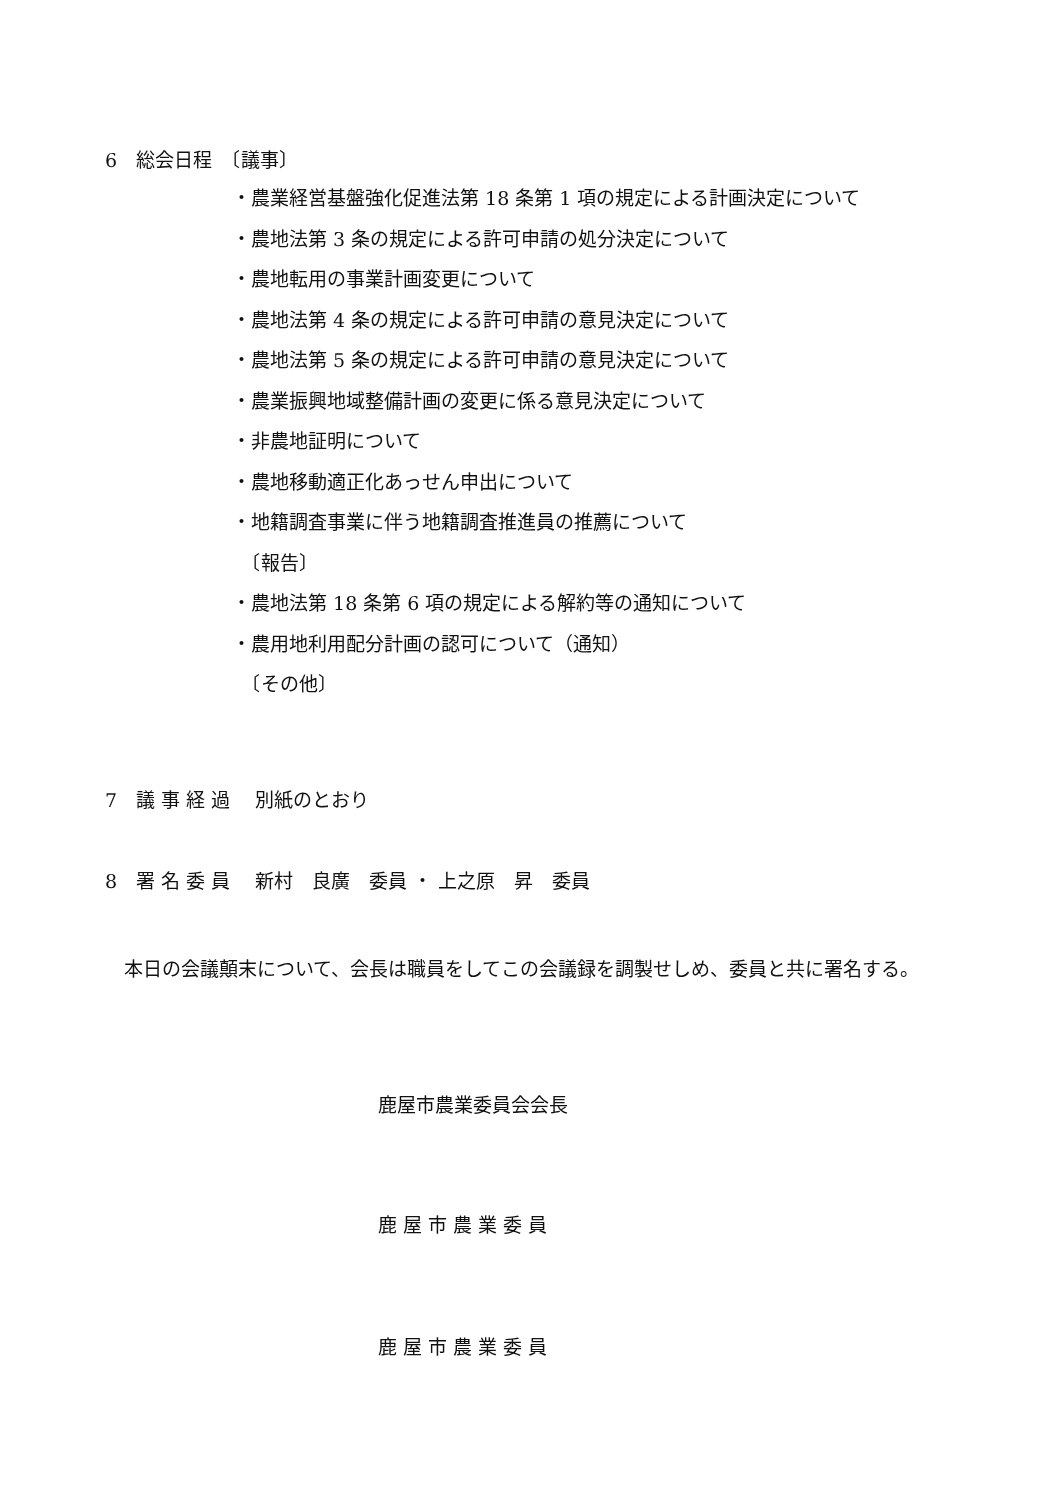6　総会日程　〔議事〕
・農業経営基盤強化促進法第 18 条第 1 項の規定による計画決定について
・農地法第 3 条の規定による許可申請の処分決定について
・農地転用の事業計画変更について
・農地法第 4 条の規定による許可申請の意見決定について
・農地法第 5 条の規定による許可申請の意見決定について
・農業振興地域整備計画の変更に係る意見決定について
・非農地証明について
・農地移動適正化あっせん申出について
・地籍調査事業に伴う地籍調査推進員の推薦について
　〔報告〕
・農地法第 18 条第 6 項の規定による解約等の通知について
・農用地利用配分計画の認可について（通知）
　〔その他〕
7　議 事 経 過　 別紙のとおり
8　署 名 委 員　 新村　良廣　委員 ・ 上之原　昇　委員
　本日の会議顛末について、会長は職員をしてこの会議録を調製せしめ、委員と共に署名する。
鹿屋市農業委員会会長
鹿 屋 市 農 業 委 員
鹿 屋 市 農 業 委 員